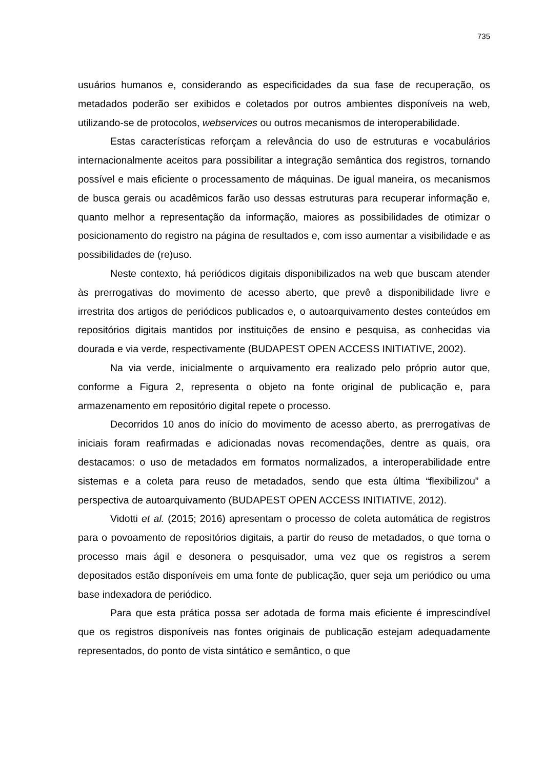735
usuários humanos e, considerando as especificidades da sua fase de recuperação, os metadados poderão ser exibidos e coletados por outros ambientes disponíveis na web, utilizando-se de protocolos, webservices ou outros mecanismos de interoperabilidade.
Estas características reforçam a relevância do uso de estruturas e vocabulários internacionalmente aceitos para possibilitar a integração semântica dos registros, tornando possível e mais eficiente o processamento de máquinas. De igual maneira, os mecanismos de busca gerais ou acadêmicos farão uso dessas estruturas para recuperar informação e, quanto melhor a representação da informação, maiores as possibilidades de otimizar o posicionamento do registro na página de resultados e, com isso aumentar a visibilidade e as possibilidades de (re)uso.
Neste contexto, há periódicos digitais disponibilizados na web que buscam atender às prerrogativas do movimento de acesso aberto, que prevê a disponibilidade livre e irrestrita dos artigos de periódicos publicados e, o autoarquivamento destes conteúdos em repositórios digitais mantidos por instituições de ensino e pesquisa, as conhecidas via dourada e via verde, respectivamente (BUDAPEST OPEN ACCESS INITIATIVE, 2002).
Na via verde, inicialmente o arquivamento era realizado pelo próprio autor que, conforme a Figura 2, representa o objeto na fonte original de publicação e, para armazenamento em repositório digital repete o processo.
Decorridos 10 anos do início do movimento de acesso aberto, as prerrogativas de iniciais foram reafirmadas e adicionadas novas recomendações, dentre as quais, ora destacamos: o uso de metadados em formatos normalizados, a interoperabilidade entre sistemas e a coleta para reuso de metadados, sendo que esta última “flexibilizou” a perspectiva de autoarquivamento (BUDAPEST OPEN ACCESS INITIATIVE, 2012).
Vidotti et al. (2015; 2016) apresentam o processo de coleta automática de registros para o povoamento de repositórios digitais, a partir do reuso de metadados, o que torna o processo mais ágil e desonera o pesquisador, uma vez que os registros a serem depositados estão disponíveis em uma fonte de publicação, quer seja um periódico ou uma base indexadora de periódico.
Para que esta prática possa ser adotada de forma mais eficiente é imprescindível que os registros disponíveis nas fontes originais de publicação estejam adequadamente representados, do ponto de vista sintático e semântico, o que